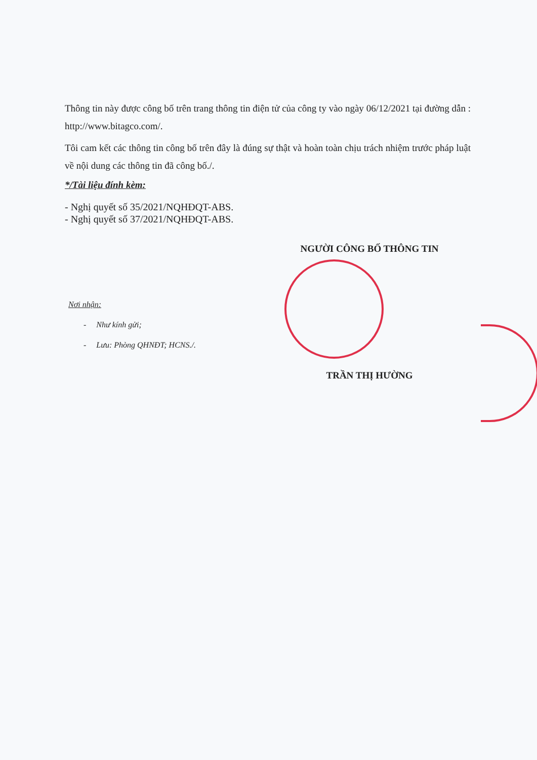Thông tin này được công bố trên trang thông tin điện tử của công ty vào ngày 06/12/2021 tại đường dẫn : http://www.bitagco.com/.
Tôi cam kết các thông tin công bố trên đây là đúng sự thật và hoàn toàn chịu trách nhiệm trước pháp luật về nội dung các thông tin đã công bố./.
*/Tài liệu đính kèm:
- Nghị quyết số 35/2021/NQHĐQT-ABS.
- Nghị quyết số 37/2021/NQHĐQT-ABS.
NGƯỜI CÔNG BỐ THÔNG TIN
Nơi nhận:
- Như kính gửi;
- Lưu: Phòng QHNĐT; HCNS./.
TRẦN THỊ HƯỜNG